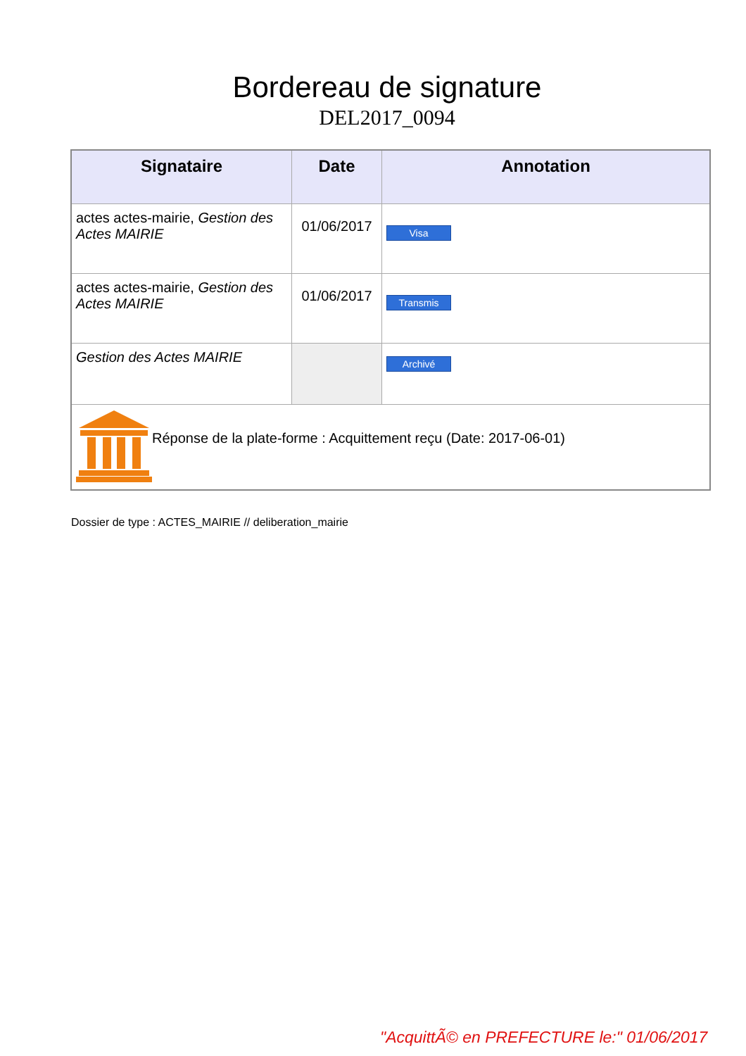Bordereau de signature
DEL2017_0094
| Signataire | Date | Annotation |
| --- | --- | --- |
| actes actes-mairie, Gestion des Actes MAIRIE | 01/06/2017 | Visa |
| actes actes-mairie, Gestion des Actes MAIRIE | 01/06/2017 | Transmis |
| Gestion des Actes MAIRIE | | Archivé |
| Réponse de la plate-forme : Acquittement reçu (Date: 2017-06-01) | | |
Dossier de type : ACTES_MAIRIE // deliberation_mairie
"AcquittÃ© en PREFECTURE le:" 01/06/2017